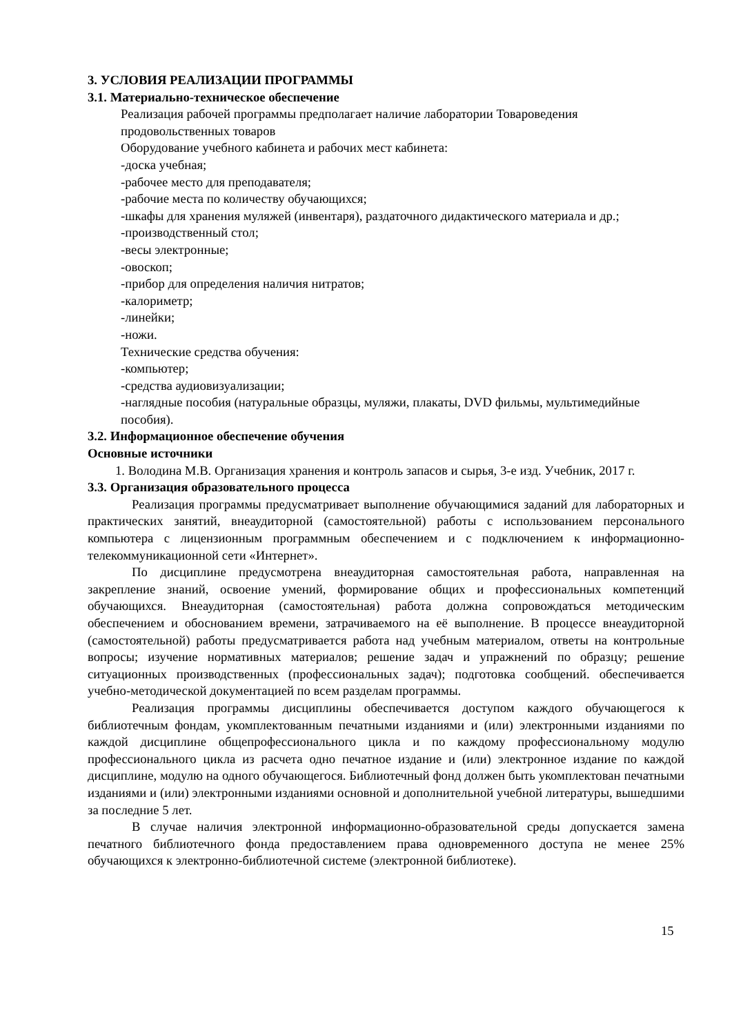3. УСЛОВИЯ РЕАЛИЗАЦИИ ПРОГРАММЫ
3.1. Материально-техническое обеспечение
Реализация рабочей программы предполагает наличие лаборатории Товароведения продовольственных товаров
Оборудование учебного кабинета и рабочих мест кабинета:
-доска учебная;
-рабочее место для преподавателя;
-рабочие места по количеству обучающихся;
-шкафы для хранения муляжей (инвентаря), раздаточного дидактического материала и др.;
-производственный стол;
-весы электронные;
-овоскоп;
-прибор для определения наличия нитратов;
-калориметр;
-линейки;
-ножи.
Технические средства обучения:
-компьютер;
-средства аудиовизуализации;
-наглядные пособия (натуральные образцы, муляжи, плакаты, DVD фильмы, мультимедийные пособия).
3.2. Информационное обеспечение обучения
Основные источники
1. Володина М.В. Организация хранения и контроль запасов и сырья, 3-е изд. Учебник, 2017 г.
3.3. Организация образовательного процесса
Реализация программы предусматривает выполнение обучающимися заданий для лабораторных и практических занятий, внеаудиторной (самостоятельной) работы с использованием персонального компьютера с лицензионным программным обеспечением и с подключением к информационно-телекоммуникационной сети «Интернет».
По дисциплине предусмотрена внеаудиторная самостоятельная работа, направленная на закрепление знаний, освоение умений, формирование общих и профессиональных компетенций обучающихся. Внеаудиторная (самостоятельная) работа должна сопровождаться методическим обеспечением и обоснованием времени, затрачиваемого на её выполнение. В процессе внеаудиторной (самостоятельной) работы предусматривается работа над учебным материалом, ответы на контрольные вопросы; изучение нормативных материалов; решение задач и упражнений по образцу; решение ситуационных производственных (профессиональных задач); подготовка сообщений. обеспечивается учебно-методической документацией по всем разделам программы.
Реализация программы дисциплины обеспечивается доступом каждого обучающегося к библиотечным фондам, укомплектованным печатными изданиями и (или) электронными изданиями по каждой дисциплине общепрофессионального цикла и по каждому профессиональному модулю профессионального цикла из расчета одно печатное издание и (или) электронное издание по каждой дисциплине, модулю на одного обучающегося. Библиотечный фонд должен быть укомплектован печатными изданиями и (или) электронными изданиями основной и дополнительной учебной литературы, вышедшими за последние 5 лет.
В случае наличия электронной информационно-образовательной среды допускается замена печатного библиотечного фонда предоставлением права одновременного доступа не менее 25% обучающихся к электронно-библиотечной системе (электронной библиотеке).
15